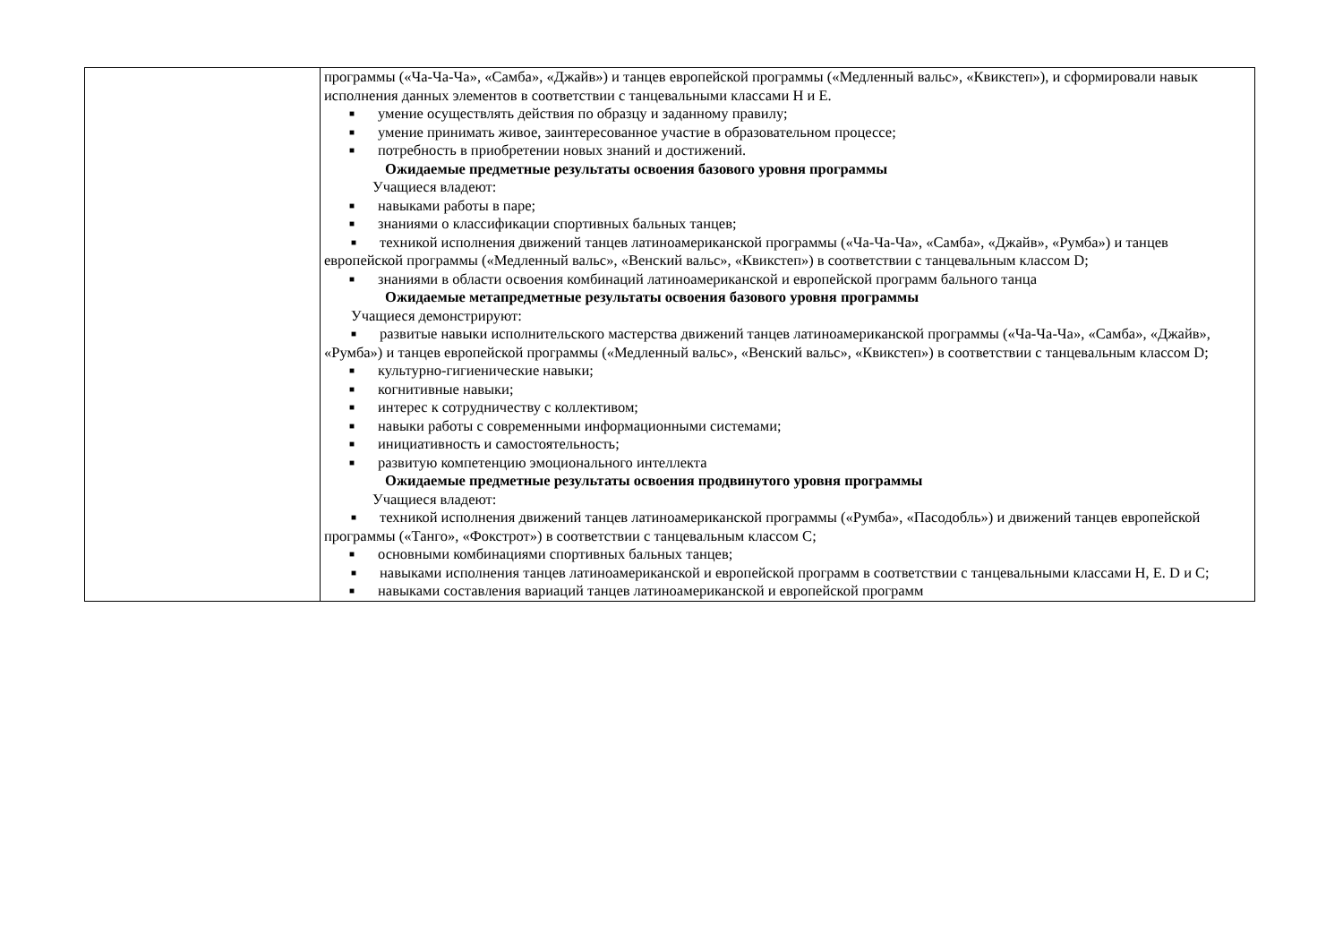| | программы («Ча-Ча-Ча», «Самба», «Джайв») и танцев европейской программы («Медленный вальс», «Квикстеп»), и сформировали навык исполнения данных элементов в соответствии с танцевальными классами Н и Е. ■ умение осуществлять действия по образцу и заданному правилу; ■ умение принимать живое, заинтересованное участие в образовательном процессе; ■ потребность в приобретении новых знаний и достижений. Ожидаемые предметные результаты освоения базового уровня программы Учащиеся владеют: ■ навыками работы в паре; ■ знаниями о классификации спортивных бальных танцев; ■ техникой исполнения движений танцев латиноамериканской программы («Ча-Ча-Ча», «Самба», «Джайв», «Румба») и танцев европейской программы («Медленный вальс», «Венский вальс», «Квикстеп») в соответствии с танцевальным классом D; ■ знаниями в области освоения комбинаций латиноамериканской и европейской программ бального танца Ожидаемые метапредметные результаты освоения базового уровня программы Учащиеся демонстрируют: ■ развитые навыки исполнительского мастерства движений танцев латиноамериканской программы («Ча-Ча-Ча», «Самба», «Джайв», «Румба») и танцев европейской программы («Медленный вальс», «Венский вальс», «Квикстеп») в соответствии с танцевальным классом D; ■ культурно-гигиенические навыки; ■ когнитивные навыки; ■ интерес к сотрудничеству с коллективом; ■ навыки работы с современными информационными системами; ■ инициативность и самостоятельность; ■ развитую компетенцию эмоционального интеллекта Ожидаемые предметные результаты освоения продвинутого уровня программы Учащиеся владеют: ■ техникой исполнения движений танцев латиноамериканской программы («Румба», «Пасодобль») и движений танцев европейской программы («Танго», «Фокстрот») в соответствии с танцевальным классом С; ■ основными комбинациями спортивных бальных танцев; ■ навыками исполнения танцев латиноамериканской и европейской программ в соответствии с танцевальными классами Н, Е. D и С; ■ навыками составления вариаций танцев латиноамериканской и европейской программ |